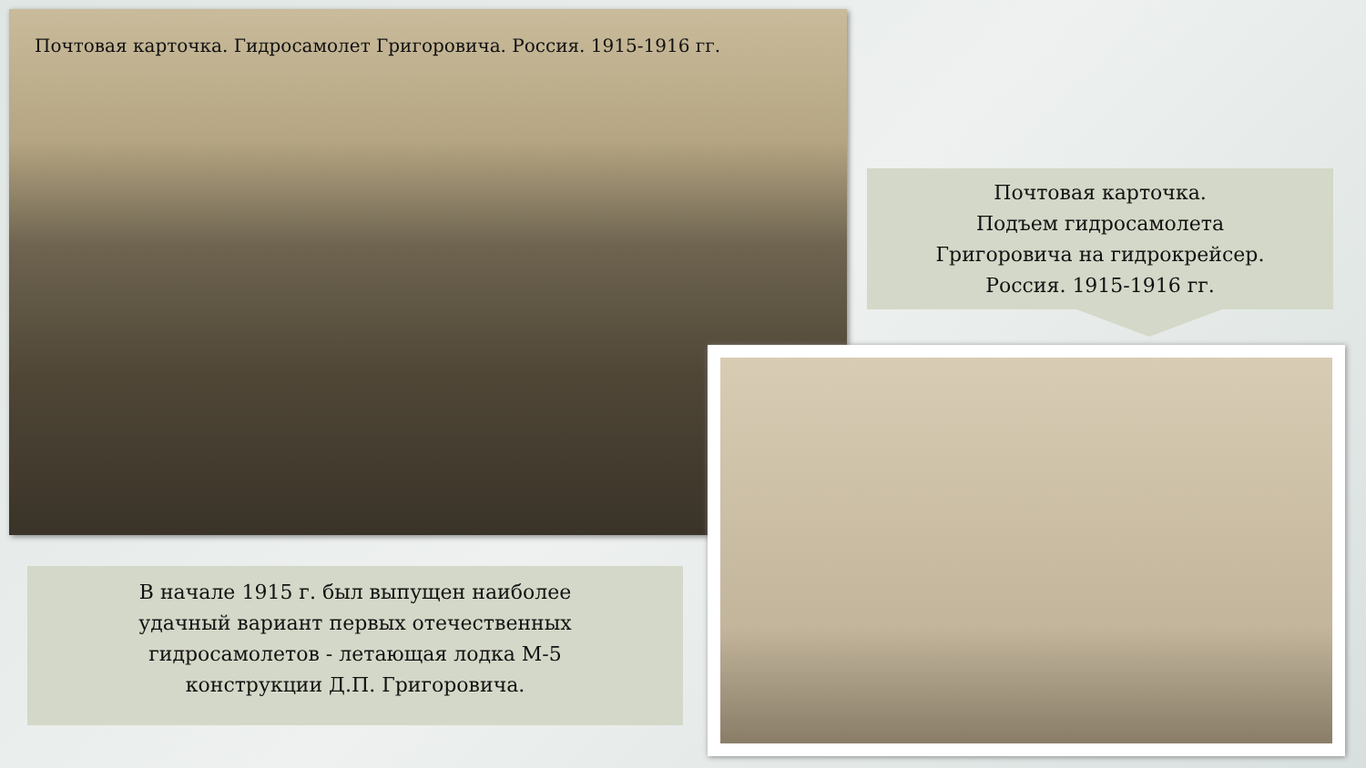Почтовая карточка. Гидросамолет Григоровича. Россия. 1915-1916 гг.
Почтовая карточка.
Подъем гидросамолета
Григоровича на гидрокрейсер.
Россия. 1915-1916 гг.
В начале 1915 г. был выпущен наиболее
удачный вариант первых отечественных
гидросамолетов - летающая лодка М-5
конструкции Д.П. Григоровича.